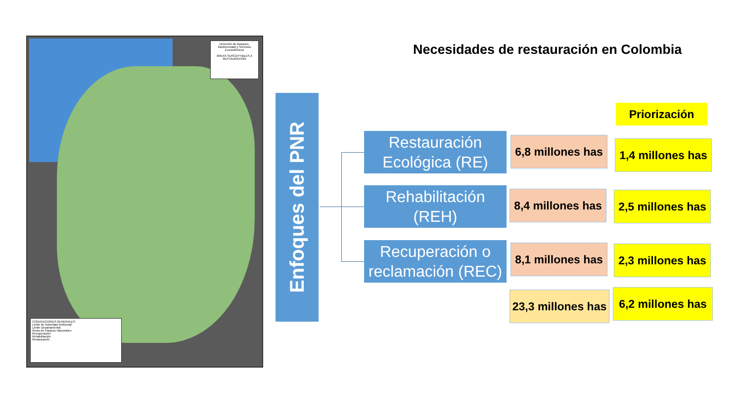Dirección de Bosques, Biodiversidad y Servicios Ecosistémicos
ÁREAS SUSCEPTIBLES A RESTAURACIÓN
CONVENCIONES GENERALES
Límite de Autoridad Ambiental
Límite Departamental
Áreas de Parques Nacionales
Recuperación
Rehabilitación
Restauración
Necesidades de restauración en Colombia
Enfoques del PNR
Priorización
Restauración Ecológica (RE)
Rehabilitación (REH)
Recuperación o reclamación (REC)
6,8 millones has
8,4 millones has
8,1 millones has
23,3 millones has
1,4 millones has
2,5 millones has
2,3 millones has
6,2 millones has